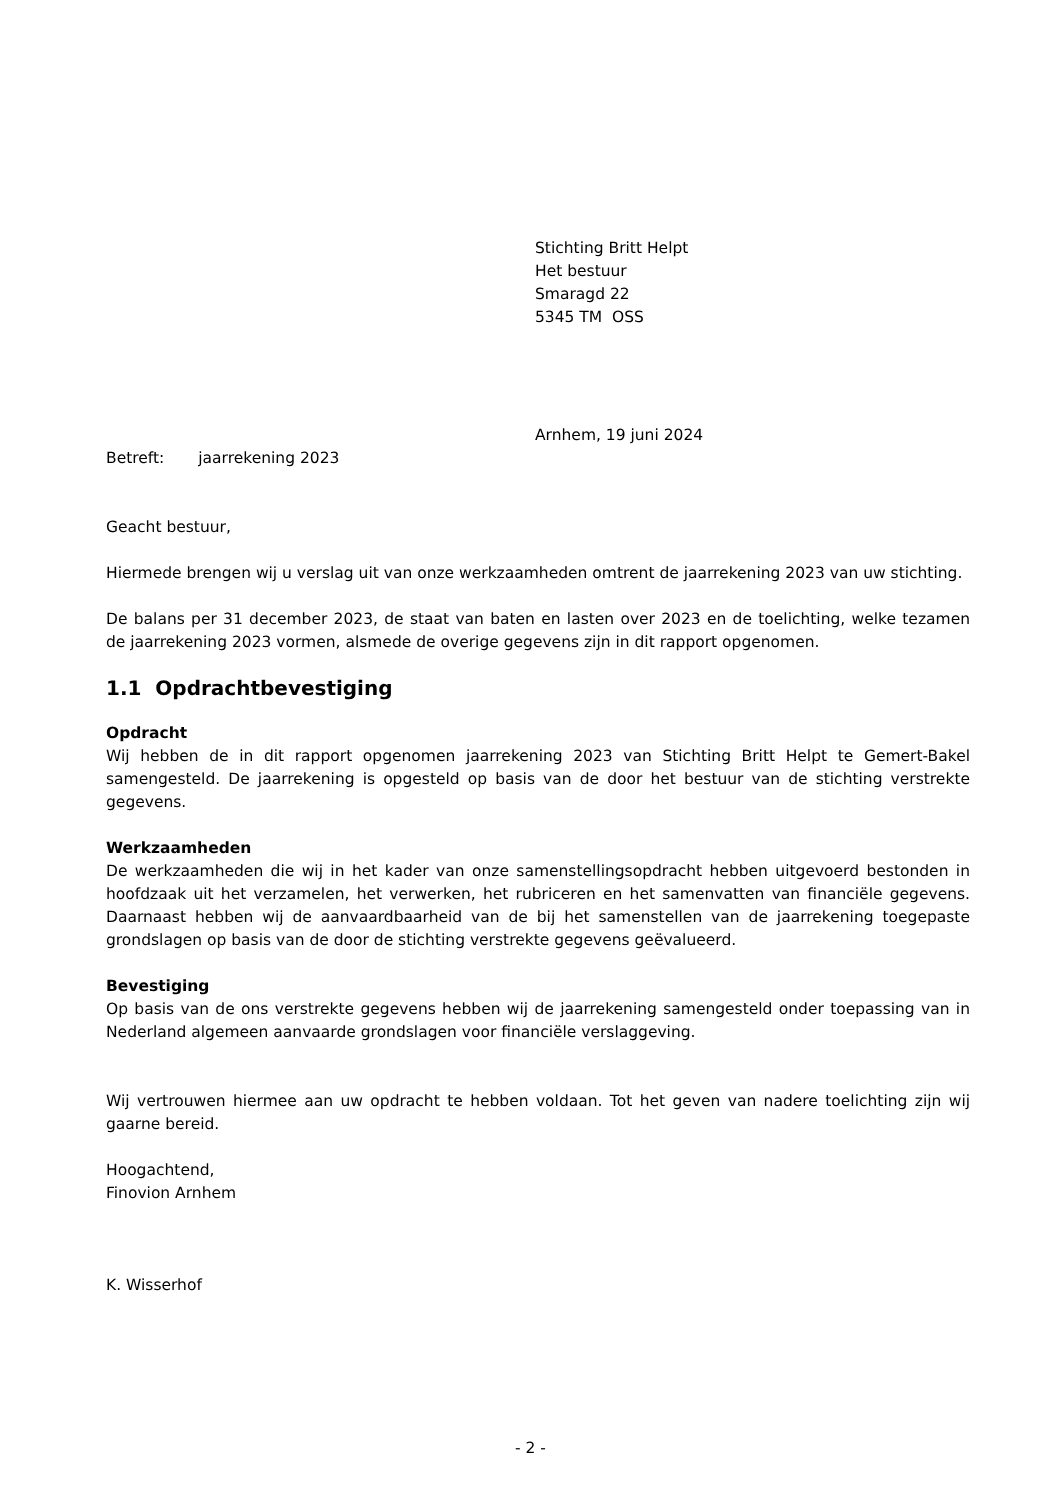Stichting Britt Helpt
Het bestuur
Smaragd 22
5345 TM OSS
Arnhem, 19 juni 2024
Betreft: jaarrekening 2023
Geacht bestuur,
Hiermede brengen wij u verslag uit van onze werkzaamheden omtrent de jaarrekening 2023 van uw stichting.
De balans per 31 december 2023, de staat van baten en lasten over 2023 en de toelichting, welke tezamen de jaarrekening 2023 vormen, alsmede de overige gegevens zijn in dit rapport opgenomen.
1.1 Opdrachtbevestiging
Opdracht
Wij hebben de in dit rapport opgenomen jaarrekening 2023 van Stichting Britt Helpt te Gemert-Bakel samengesteld. De jaarrekening is opgesteld op basis van de door het bestuur van de stichting verstrekte gegevens.
Werkzaamheden
De werkzaamheden die wij in het kader van onze samenstellingsopdracht hebben uitgevoerd bestonden in hoofdzaak uit het verzamelen, het verwerken, het rubriceren en het samenvatten van financiële gegevens. Daarnaast hebben wij de aanvaardbaarheid van de bij het samenstellen van de jaarrekening toegepaste grondslagen op basis van de door de stichting verstrekte gegevens geëvalueerd.
Bevestiging
Op basis van de ons verstrekte gegevens hebben wij de jaarrekening samengesteld onder toepassing van in Nederland algemeen aanvaarde grondslagen voor financiële verslaggeving.
Wij vertrouwen hiermee aan uw opdracht te hebben voldaan. Tot het geven van nadere toelichting zijn wij gaarne bereid.
Hoogachtend,
Finovion Arnhem
K. Wisserhof
- 2 -